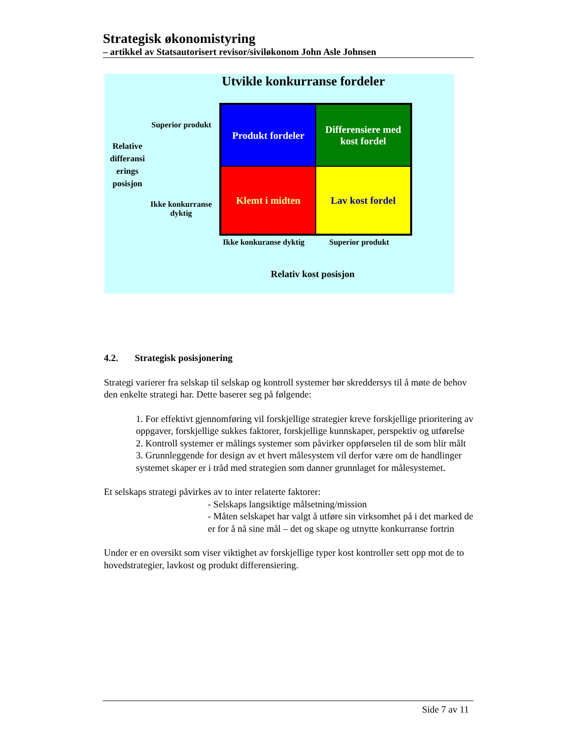Strategisk økonomistyring
– artikkel av Statsautorisert revisor/siviløkonom John Asle Johnsen
Utvikle konkurranse fordeler
Superior produkt
Relative differansi erings posisjon
Ikke konkurranse
dyktig
Produkt fordeler
Differensiere med
kost fordel
Klemt i midten
Lav kost fordel
Ikke konkuranse dyktig Superior produkt
Relativ kost posisjon
4.2. Strategisk posisjonering
Strategi varierer fra selskap til selskap og kontroll systemer bør skreddersys til å møte de behov den enkelte strategi har. Dette baserer seg på følgende:
1. For effektivt gjennomføring vil forskjellige strategier kreve forskjellige prioritering av oppgaver, forskjellige sukkes faktorer, forskjellige kunnskaper, perspektiv og utførelse
2. Kontroll systemer er målings systemer som påvirker oppførselen til de som blir målt
3. Grunnleggende for design av et hvert målesystem vil derfor være om de handlinger systemet skaper er i tråd med strategien som danner grunnlaget for målesystemet.
Et selskaps strategi påvirkes av to inter relaterte faktorer:
- Selskaps langsiktige målsetning/mission
- Måten selskapet har valgt å utføre sin virksomhet på i det marked de er for å nå sine mål – det og skape og utnytte konkurranse fortrin
Under er en oversikt som viser viktighet av forskjellige typer kost kontroller sett opp mot de to hovedstrategier, lavkost og produkt differensiering.
Side 7 av 11